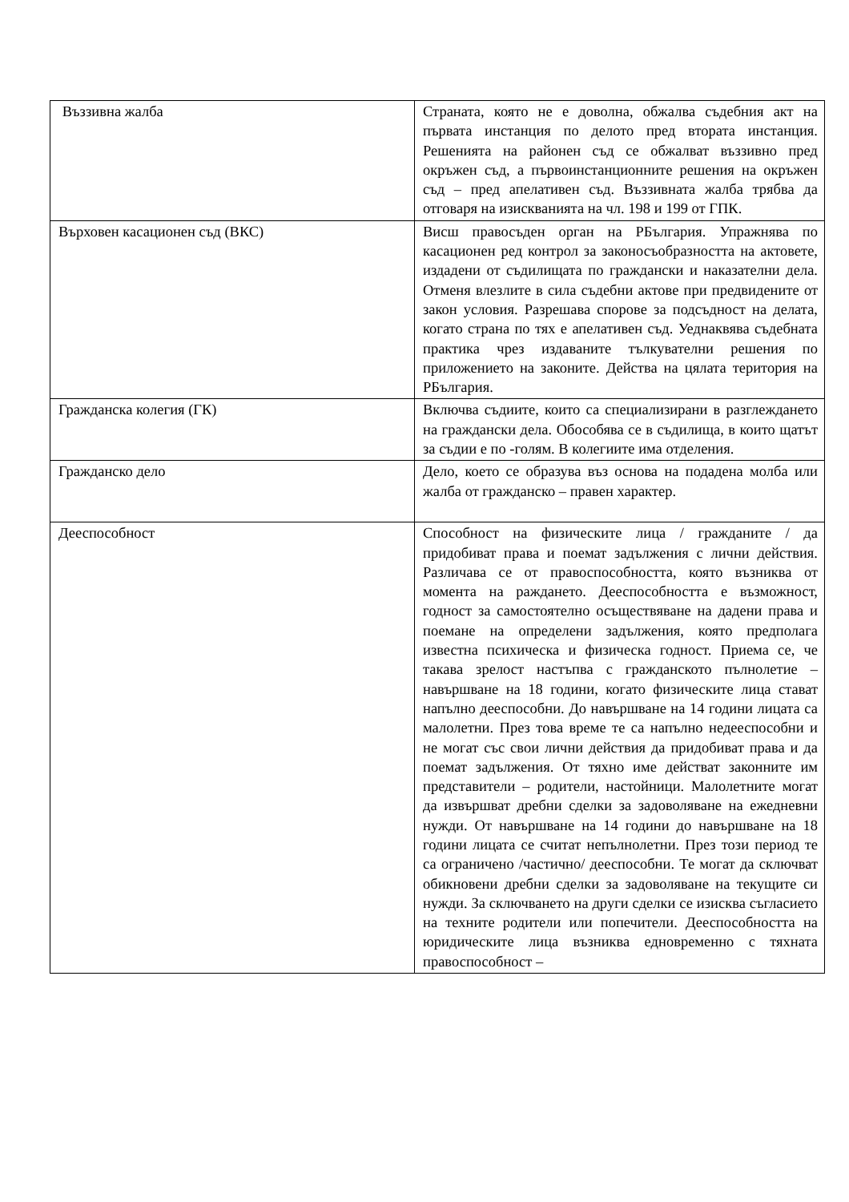| Въззивна жалба | Страната, която не е доволна, обжалва съдебния акт на първата инстанция по делото пред втората инстанция. Решенията на районен съд се обжалват въззивно пред окръжен съд, а първоинстанционните решения на окръжен съд – пред апелативен съд. Въззивната жалба трябва да отговаря на изискванията на чл. 198 и 199 от ГПК. |
| Върховен касационен съд (ВКС) | Висш правосъден орган на РБългария. Упражнява по касационен ред контрол за законосъобразността на актовете, издадени от съдилищата по граждански и наказателни дела. Отменя влезлите в сила съдебни актове при предвидените от закон условия. Разрешава спорове за подсъдност на делата, когато страна по тях е апелативен съд. Уеднаквява съдебната практика чрез издаваните тълкувателни решения по приложението на законите. Действа на цялата територия на РБългария. |
| Гражданска колегия (ГК) | Включва съдиите, които са специализирани в разглеждането на граждански дела. Обособява се в съдилища, в които щатът за съдии е по -голям. В колегиите има отделения. |
| Гражданско дело | Дело, което се образува въз основа на подадена молба или жалба от гражданско – правен характер. |
| Дееспособност | Способност на физическите лица / гражданите / да придобиват права и поемат задължения с лични действия. Различава се от правоспособността, която възниква от момента на раждането. Дееспособността е възможност, годност за самостоятелно осъществяване на дадени права и поемане на определени задължения, която предполага известна психическа и физическа годност. Приема се, че такава зрелост настъпва с гражданското пълнолетие – навършване на 18 години, когато физическите лица стават напълно дееспособни. До навършване на 14 години лицата са малолетни. През това време те са напълно недееспособни и не могат със свои лични действия да придобиват права и да поемат задължения. От тяхно име действат законните им представители – родители, настойници. Малолетните могат да извършват дребни сделки за задоволяване на ежедневни нужди. От навършване на 14 години до навършване на 18 години лицата се считат непълнолетни. През този период те са ограничено /частично/ дееспособни. Те могат да сключват обикновени дребни сделки за задоволяване на текущите си нужди. За сключването на други сделки се изисква съгласието на техните родители или попечители. Дееспособността на юридическите лица възниква едновременно с тяхната правоспособност – |